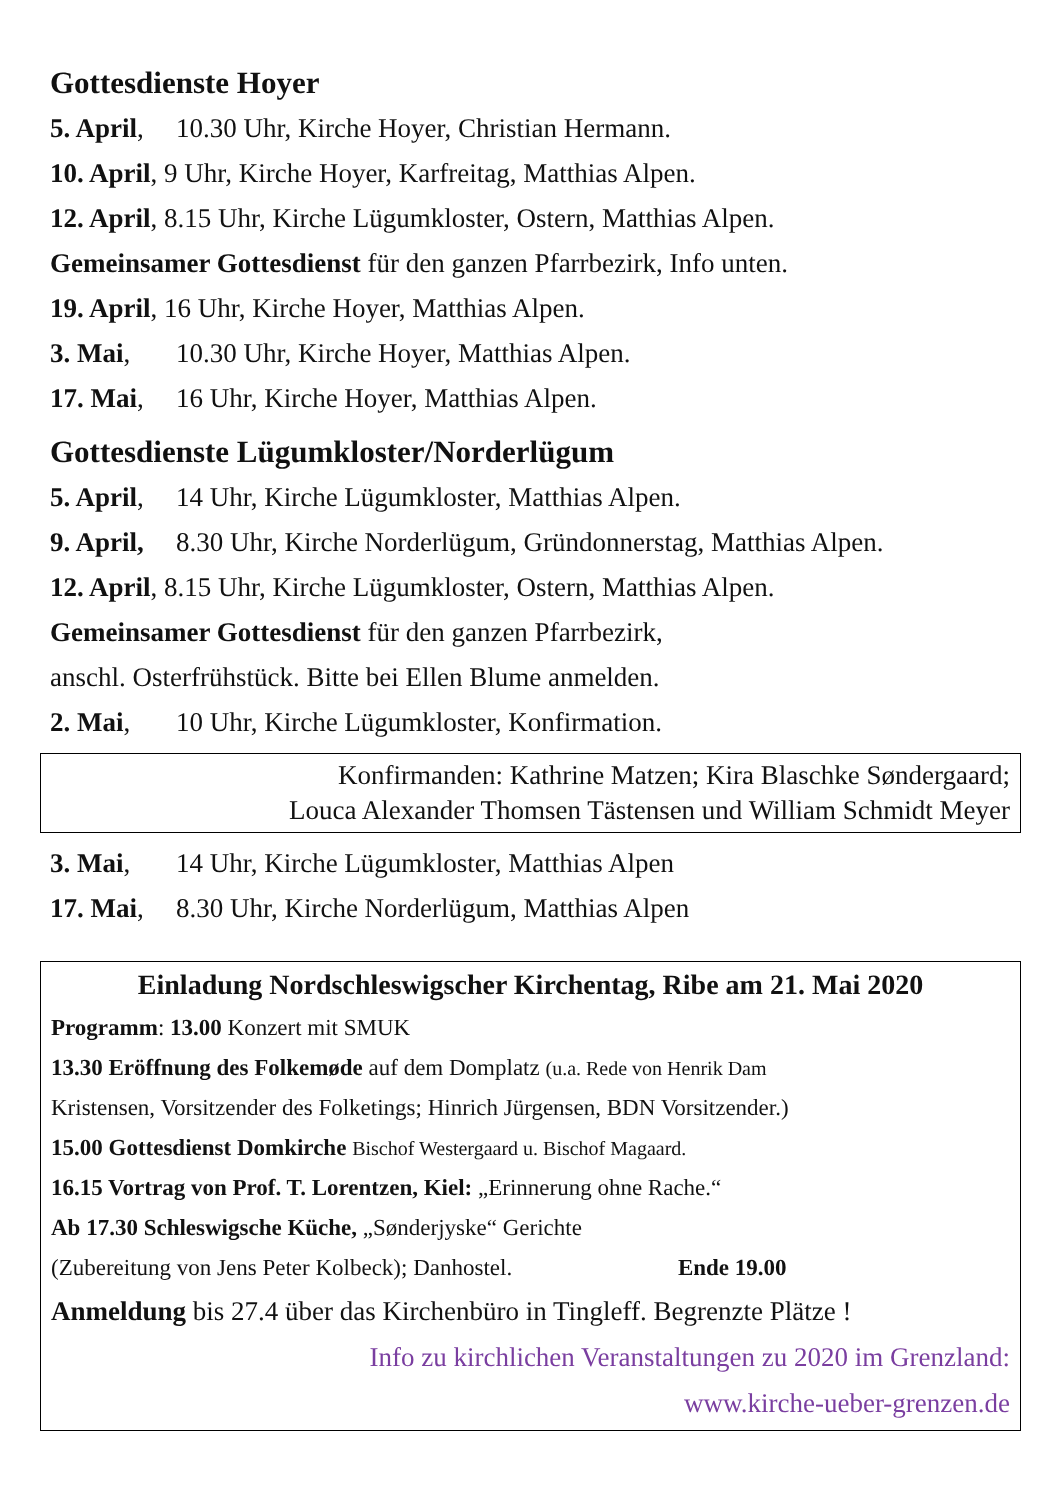Gottesdienste Hoyer
5. April, 10.30 Uhr, Kirche Hoyer, Christian Hermann.
10. April, 9 Uhr, Kirche Hoyer, Karfreitag, Matthias Alpen.
12. April, 8.15 Uhr, Kirche Lügumkloster, Ostern, Matthias Alpen.
Gemeinsamer Gottesdienst für den ganzen Pfarrbezirk, Info unten.
19. April, 16 Uhr, Kirche Hoyer, Matthias Alpen.
3. Mai, 10.30 Uhr, Kirche Hoyer, Matthias Alpen.
17. Mai, 16 Uhr, Kirche Hoyer, Matthias Alpen.
Gottesdienste Lügumkloster/Norderlügum
5. April, 14 Uhr, Kirche Lügumkloster, Matthias Alpen.
9. April, 8.30 Uhr, Kirche Norderlügum, Gründonnerstag, Matthias Alpen.
12. April, 8.15 Uhr, Kirche Lügumkloster, Ostern, Matthias Alpen.
Gemeinsamer Gottesdienst für den ganzen Pfarrbezirk,
anschl. Osterfrühstück. Bitte bei Ellen Blume anmelden.
2. Mai, 10 Uhr, Kirche Lügumkloster, Konfirmation.
Konfirmanden: Kathrine Matzen; Kira Blaschke Søndergaard;
Louca Alexander Thomsen Tästensen und William Schmidt Meyer
3. Mai, 14 Uhr, Kirche Lügumkloster, Matthias Alpen
17. Mai, 8.30 Uhr, Kirche Norderlügum, Matthias Alpen
Einladung Nordschleswigscher Kirchentag, Ribe am 21. Mai 2020
Programm: 13.00 Konzert mit SMUK
13.30 Eröffnung des Folkemøde auf dem Domplatz (u.a. Rede von Henrik Dam
Kristensen, Vorsitzender des Folketings; Hinrich Jürgensen, BDN Vorsitzender.)
15.00 Gottesdienst Domkirche Bischof Westergaard u. Bischof Magaard.
16.15 Vortrag von Prof. T. Lorentzen, Kiel: „Erinnerung ohne Rache.“
Ab 17.30 Schleswigsche Küche, „Sønderjyske“ Gerichte
(Zubereitung von Jens Peter Kolbeck); Danhostel. Ende 19.00
Anmeldung bis 27.4 über das Kirchenbüro in Tingleff. Begrenzte Plätze !
Info zu kirchlichen Veranstaltungen zu 2020 im Grenzland:
www.kirche-ueber-grenzen.de